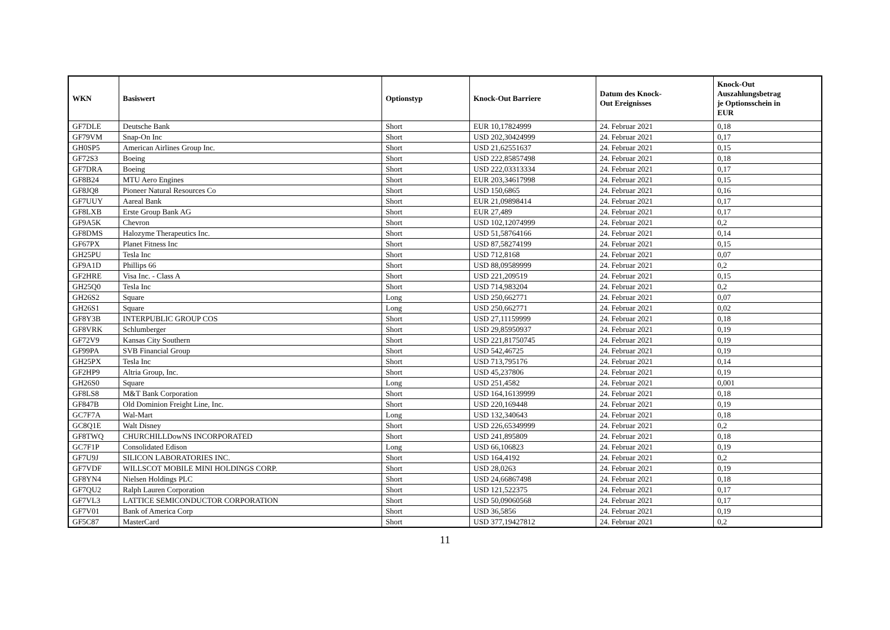| WKN | Basiswert | Optionstyp | Knock-Out Barriere | Datum des Knock- Out Ereignisses | Knock-Out Auszahlungsbetrag je Optionsschein in EUR |
| --- | --- | --- | --- | --- | --- |
| GF7DLE | Deutsche Bank | Short | EUR 10,17824999 | 24. Februar 2021 | 0,18 |
| GF79VM | Snap-On Inc | Short | USD 202,30424999 | 24. Februar 2021 | 0,17 |
| GH0SP5 | American Airlines Group Inc. | Short | USD 21,62551637 | 24. Februar 2021 | 0,15 |
| GF72S3 | Boeing | Short | USD 222,85857498 | 24. Februar 2021 | 0,18 |
| GF7DRA | Boeing | Short | USD 222,03313334 | 24. Februar 2021 | 0,17 |
| GF8B24 | MTU Aero Engines | Short | EUR 203,34617998 | 24. Februar 2021 | 0,15 |
| GF8JQ8 | Pioneer Natural Resources Co | Short | USD 150,6865 | 24. Februar 2021 | 0,16 |
| GF7UUY | Aareal Bank | Short | EUR 21,09898414 | 24. Februar 2021 | 0,17 |
| GF8LXB | Erste Group Bank AG | Short | EUR 27,489 | 24. Februar 2021 | 0,17 |
| GF9A5K | Chevron | Short | USD 102,12074999 | 24. Februar 2021 | 0,2 |
| GF8DMS | Halozyme Therapeutics Inc. | Short | USD 51,58764166 | 24. Februar 2021 | 0,14 |
| GF67PX | Planet Fitness Inc | Short | USD 87,58274199 | 24. Februar 2021 | 0,15 |
| GH25PU | Tesla Inc | Short | USD 712,8168 | 24. Februar 2021 | 0,07 |
| GF9A1D | Phillips 66 | Short | USD 88,09589999 | 24. Februar 2021 | 0,2 |
| GF2HRE | Visa Inc. - Class A | Short | USD 221,209519 | 24. Februar 2021 | 0,15 |
| GH25Q0 | Tesla Inc | Short | USD 714,983204 | 24. Februar 2021 | 0,2 |
| GH26S2 | Square | Long | USD 250,662771 | 24. Februar 2021 | 0,07 |
| GH26S1 | Square | Long | USD 250,662771 | 24. Februar 2021 | 0,02 |
| GF8Y3B | INTERPUBLIC GROUP COS | Short | USD 27,11159999 | 24. Februar 2021 | 0,18 |
| GF8VRK | Schlumberger | Short | USD 29,85950937 | 24. Februar 2021 | 0,19 |
| GF72V9 | Kansas City Southern | Short | USD 221,81750745 | 24. Februar 2021 | 0,19 |
| GF99PA | SVB Financial Group | Short | USD 542,46725 | 24. Februar 2021 | 0,19 |
| GH25PX | Tesla Inc | Short | USD 713,795176 | 24. Februar 2021 | 0,14 |
| GF2HP9 | Altria Group, Inc. | Short | USD 45,237806 | 24. Februar 2021 | 0,19 |
| GH26S0 | Square | Long | USD 251,4582 | 24. Februar 2021 | 0,001 |
| GF8LS8 | M&T Bank Corporation | Short | USD 164,16139999 | 24. Februar 2021 | 0,18 |
| GF847B | Old Dominion Freight Line, Inc. | Short | USD 220,169448 | 24. Februar 2021 | 0,19 |
| GC7F7A | Wal-Mart | Long | USD 132,340643 | 24. Februar 2021 | 0,18 |
| GC8Q1E | Walt Disney | Short | USD 226,65349999 | 24. Februar 2021 | 0,2 |
| GF8TWQ | CHURCHILLDowNS INCORPORATED | Short | USD 241,895809 | 24. Februar 2021 | 0,18 |
| GC7F1P | Consolidated Edison | Long | USD 66,106823 | 24. Februar 2021 | 0,19 |
| GF7U9J | SILICON LABORATORIES INC. | Short | USD 164,4192 | 24. Februar 2021 | 0,2 |
| GF7VDF | WILLSCOT MOBILE MINI HOLDINGS CORP. | Short | USD 28,0263 | 24. Februar 2021 | 0,19 |
| GF8YN4 | Nielsen Holdings PLC | Short | USD 24,66867498 | 24. Februar 2021 | 0,18 |
| GF7QU2 | Ralph Lauren Corporation | Short | USD 121,522375 | 24. Februar 2021 | 0,17 |
| GF7VL3 | LATTICE SEMICONDUCTOR CORPORATION | Short | USD 50,09060568 | 24. Februar 2021 | 0,17 |
| GF7V01 | Bank of America Corp | Short | USD 36,5856 | 24. Februar 2021 | 0,19 |
| GF5C87 | MasterCard | Short | USD 377,19427812 | 24. Februar 2021 | 0,2 |
11